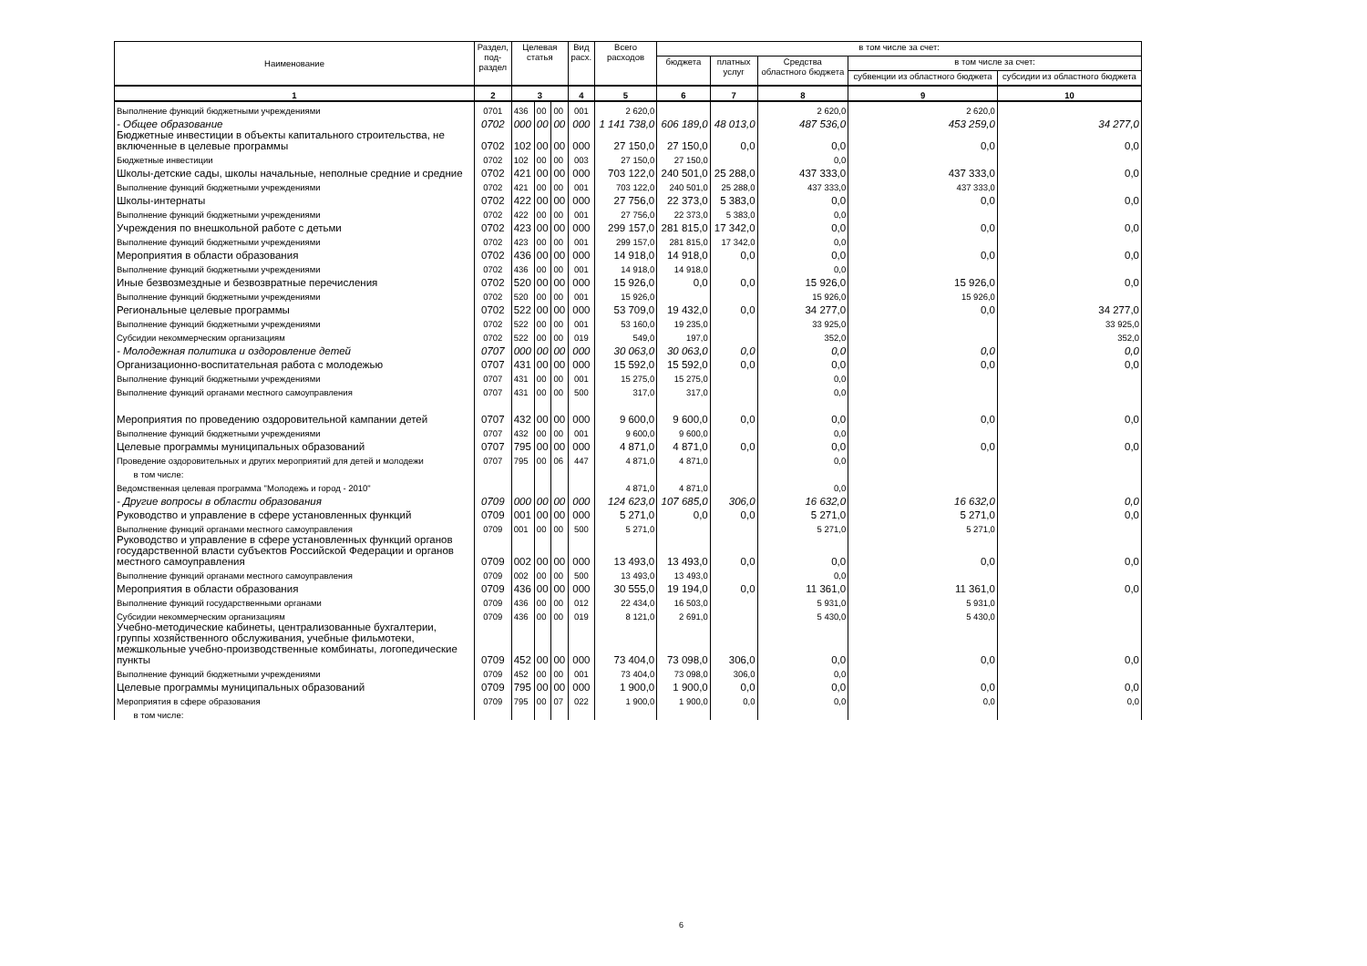| Наименование | Раздел, под- раздел | Целевая статья | | | Вид расх. | Всего расходов | в том числе за счет: | | | | |
| --- | --- | --- | --- | --- | --- | --- | --- | --- | --- | --- | --- |
| | | | | | | | бюджета | платных услуг | Средства областного бюджета | в том числе за счет: | |
| | | | | | | | | | | субвенции из областного бюджета | субсидии из областного бюджета |
| 1 | 2 | 3 | | | 4 | 5 | 6 | 7 | 8 | 9 | 10 |
| Выполнение функций бюджетными учреждениями | 0701 | 436 | 00 | 00 | 001 | 2 620,0 | | | 2 620,0 | 2 620,0 | |
| - Общее образование | 0702 | 000 | 00 | 00 | 000 | 1 141 738,0 | 606 189,0 | 48 013,0 | 487 536,0 | 453 259,0 | 34 277,0 |
| Бюджетные инвестиции в объекты капитального строительства, не включенные в целевые программы | 0702 | 102 | 00 | 00 | 000 | 27 150,0 | 27 150,0 | 0,0 | 0,0 | 0,0 | 0,0 |
| Бюджетные инвестиции | 0702 | 102 | 00 | 00 | 003 | 27 150,0 | 27 150,0 | | 0,0 | | |
| Школы-детские сады, школы начальные, неполные средние и средние | 0702 | 421 | 00 | 00 | 000 | 703 122,0 | 240 501,0 | 25 288,0 | 437 333,0 | 437 333,0 | 0,0 |
| Выполнение функций бюджетными учреждениями | 0702 | 421 | 00 | 00 | 001 | 703 122,0 | 240 501,0 | 25 288,0 | 437 333,0 | 437 333,0 | |
| Школы-интернаты | 0702 | 422 | 00 | 00 | 000 | 27 756,0 | 22 373,0 | 5 383,0 | 0,0 | 0,0 | 0,0 |
| Выполнение функций бюджетными учреждениями | 0702 | 422 | 00 | 00 | 001 | 27 756,0 | 22 373,0 | 5 383,0 | 0,0 | | |
| Учреждения по внешкольной работе с детьми | 0702 | 423 | 00 | 00 | 000 | 299 157,0 | 281 815,0 | 17 342,0 | 0,0 | 0,0 | 0,0 |
| Выполнение функций бюджетными учреждениями | 0702 | 423 | 00 | 00 | 001 | 299 157,0 | 281 815,0 | 17 342,0 | 0,0 | | |
| Мероприятия в области образования | 0702 | 436 | 00 | 00 | 000 | 14 918,0 | 14 918,0 | 0,0 | 0,0 | 0,0 | 0,0 |
| Выполнение функций бюджетными учреждениями | 0702 | 436 | 00 | 00 | 001 | 14 918,0 | 14 918,0 | | 0,0 | | |
| Иные безвозмездные и безвозвратные перечисления | 0702 | 520 | 00 | 00 | 000 | 15 926,0 | 0,0 | 0,0 | 15 926,0 | 15 926,0 | 0,0 |
| Выполнение функций бюджетными учреждениями | 0702 | 520 | 00 | 00 | 001 | 15 926,0 | | | 15 926,0 | 15 926,0 | |
| Региональные целевые программы | 0702 | 522 | 00 | 00 | 000 | 53 709,0 | 19 432,0 | 0,0 | 34 277,0 | 0,0 | 34 277,0 |
| Выполнение функций бюджетными учреждениями | 0702 | 522 | 00 | 00 | 001 | 53 160,0 | 19 235,0 | | 33 925,0 | | 33 925,0 |
| Субсидии некоммерческим организациям | 0702 | 522 | 00 | 00 | 019 | 549,0 | 197,0 | | 352,0 | | 352,0 |
| - Молодежная политика и оздоровление детей | 0707 | 000 | 00 | 00 | 000 | 30 063,0 | 30 063,0 | 0,0 | 0,0 | 0,0 | 0,0 |
| Организационно-воспитательная работа с молодежью | 0707 | 431 | 00 | 00 | 000 | 15 592,0 | 15 592,0 | 0,0 | 0,0 | 0,0 | 0,0 |
| Выполнение функций бюджетными учреждениями | 0707 | 431 | 00 | 00 | 001 | 15 275,0 | 15 275,0 | | 0,0 | | |
| Выполнение функций органами местного самоуправления | 0707 | 431 | 00 | 00 | 500 | 317,0 | 317,0 | | 0,0 | | |
| Мероприятия по проведению оздоровительной кампании детей | 0707 | 432 | 00 | 00 | 000 | 9 600,0 | 9 600,0 | 0,0 | 0,0 | 0,0 | 0,0 |
| Выполнение функций бюджетными учреждениями | 0707 | 432 | 00 | 00 | 001 | 9 600,0 | 9 600,0 | | 0,0 | | |
| Целевые программы муниципальных образований | 0707 | 795 | 00 | 00 | 000 | 4 871,0 | 4 871,0 | 0,0 | 0,0 | 0,0 | 0,0 |
| Проведение оздоровительных и других мероприятий для детей и молодежи | 0707 | 795 | 00 | 06 | 447 | 4 871,0 | 4 871,0 | | 0,0 | | |
| в том числе: | | | | | | | | | | | |
| Ведомственная целевая программа "Молодежь и город - 2010" | | | | | | 4 871,0 | 4 871,0 | | 0,0 | | |
| - Другие вопросы в области образования | 0709 | 000 | 00 | 00 | 000 | 124 623,0 | 107 685,0 | 306,0 | 16 632,0 | 16 632,0 | 0,0 |
| Руководство и управление в сфере установленных функций | 0709 | 001 | 00 | 00 | 000 | 5 271,0 | 0,0 | 0,0 | 5 271,0 | 5 271,0 | 0,0 |
| Выполнение функций органами местного самоуправления | 0709 | 001 | 00 | 00 | 500 | 5 271,0 | | | 5 271,0 | 5 271,0 | |
| Руководство и управление в сфере установленных функций органов государственной власти субъектов Российской Федерации и органов местного самоуправления | 0709 | 002 | 00 | 00 | 000 | 13 493,0 | 13 493,0 | 0,0 | 0,0 | 0,0 | 0,0 |
| Выполнение функций органами местного самоуправления | 0709 | 002 | 00 | 00 | 500 | 13 493,0 | 13 493,0 | | 0,0 | | |
| Мероприятия в области образования | 0709 | 436 | 00 | 00 | 000 | 30 555,0 | 19 194,0 | 0,0 | 11 361,0 | 11 361,0 | 0,0 |
| Выполнение функций государственными органами | 0709 | 436 | 00 | 00 | 012 | 22 434,0 | 16 503,0 | | 5 931,0 | 5 931,0 | |
| Субсидии некоммерческим организациям | 0709 | 436 | 00 | 00 | 019 | 8 121,0 | 2 691,0 | | 5 430,0 | 5 430,0 | |
| Учебно-методические кабинеты, централизованные бухгалтерии, группы хозяйственного обслуживания, учебные фильмотеки, межшкольные учебно-производственные комбинаты, логопедические пункты | 0709 | 452 | 00 | 00 | 000 | 73 404,0 | 73 098,0 | 306,0 | 0,0 | 0,0 | 0,0 |
| Выполнение функций бюджетными учреждениями | 0709 | 452 | 00 | 00 | 001 | 73 404,0 | 73 098,0 | 306,0 | 0,0 | | |
| Целевые программы муниципальных образований | 0709 | 795 | 00 | 00 | 000 | 1 900,0 | 1 900,0 | 0,0 | 0,0 | 0,0 | 0,0 |
| Мероприятия в сфере образования | 0709 | 795 | 00 | 07 | 022 | 1 900,0 | 1 900,0 | 0,0 | 0,0 | 0,0 | 0,0 |
| в том числе: | | | | | | | | | | | |
6